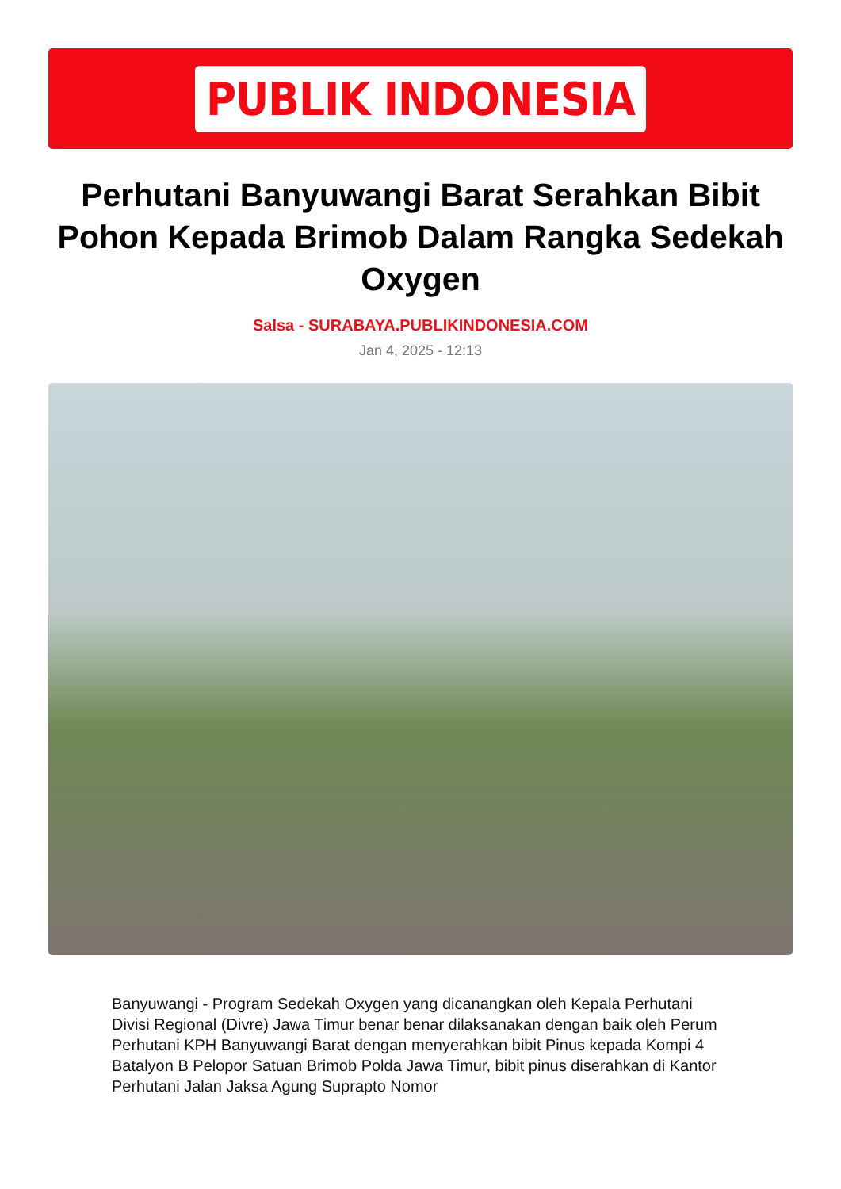PUBLIK INDONESIA
Perhutani Banyuwangi Barat Serahkan Bibit Pohon Kepada Brimob Dalam Rangka Sedekah Oxygen
Salsa - SURABAYA.PUBLIKINDONESIA.COM
Jan 4, 2025 - 12:13
Banyuwangi - Program Sedekah Oxygen yang dicanangkan oleh Kepala Perhutani Divisi Regional (Divre) Jawa Timur benar benar dilaksanakan dengan baik oleh Perum Perhutani KPH Banyuwangi Barat dengan menyerahkan bibit Pinus kepada Kompi 4 Batalyon B Pelopor Satuan Brimob Polda Jawa Timur, bibit pinus diserahkan di Kantor Perhutani Jalan Jaksa Agung Suprapto Nomor